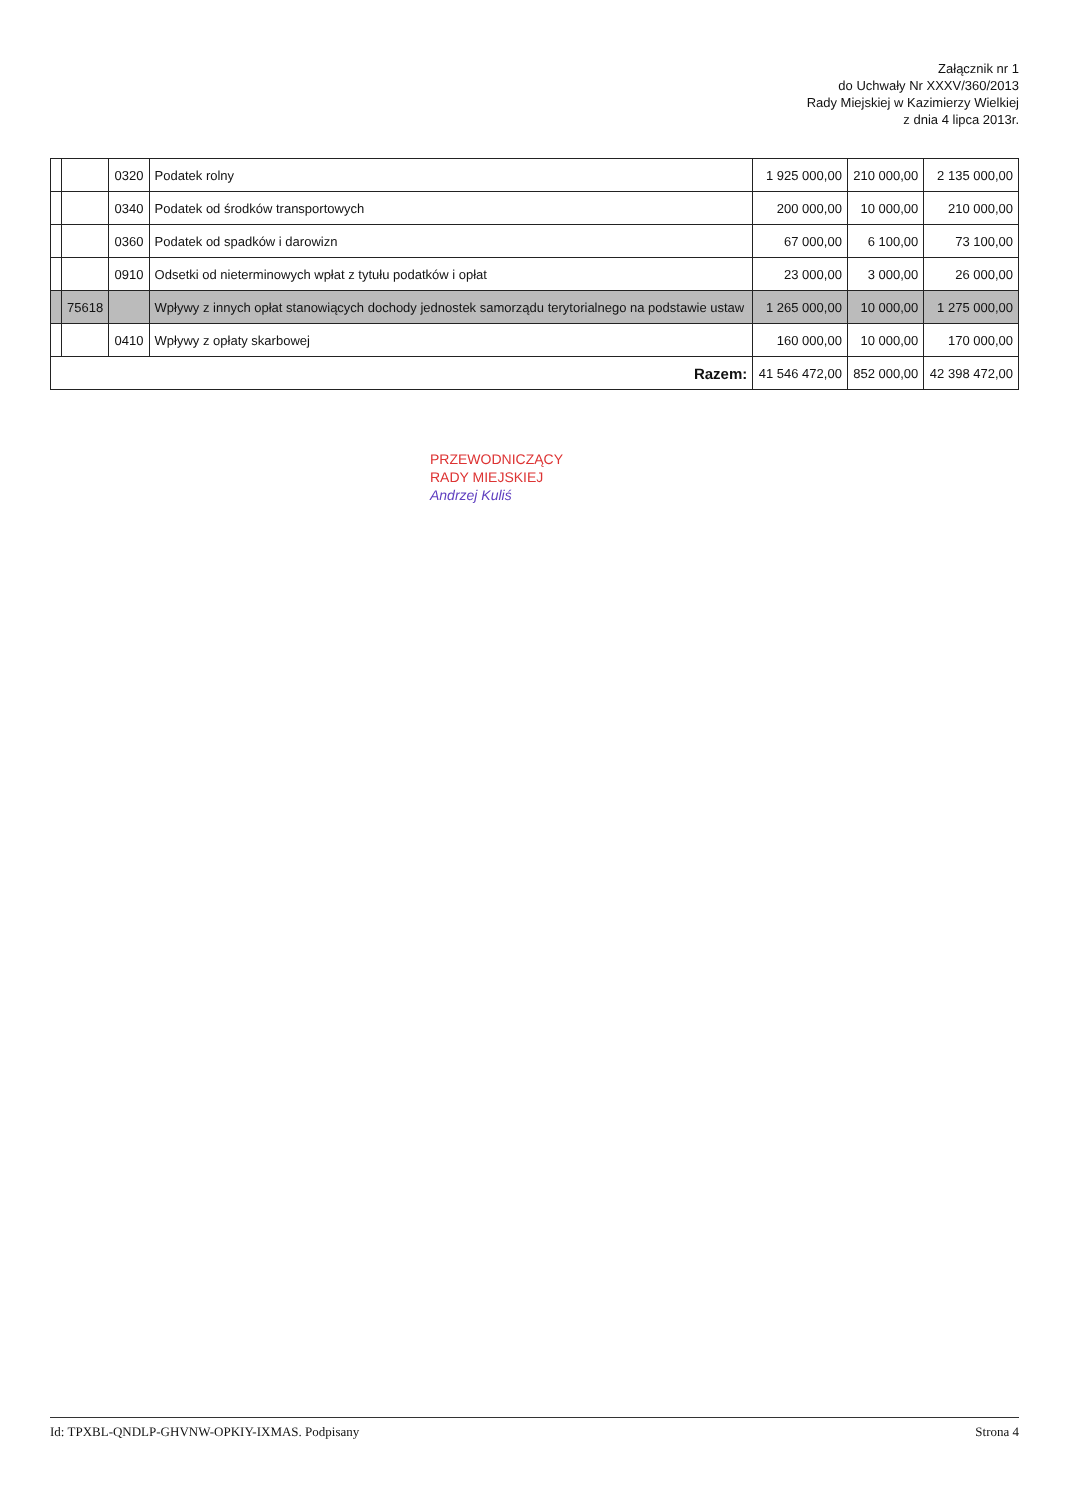Załącznik nr 1
do Uchwały Nr XXXV/360/2013
Rady Miejskiej w Kazimierzy Wielkiej
z dnia 4 lipca 2013r.
| | | 0320 | Podatek rolny | 1 925 000,00 | 210 000,00 | 2 135 000,00 |
| | | 0340 | Podatek od środków transportowych | 200 000,00 | 10 000,00 | 210 000,00 |
| | | 0360 | Podatek od spadków i darowizn | 67 000,00 | 6 100,00 | 73 100,00 |
| | | 0910 | Odsetki od nieterminowych wpłat z tytułu podatków i opłat | 23 000,00 | 3 000,00 | 26 000,00 |
| | 75618 | | Wpływy z innych opłat stanowiących dochody jednostek samorządu terytorialnego na podstawie ustaw | 1 265 000,00 | 10 000,00 | 1 275 000,00 |
| | | 0410 | Wpływy z opłaty skarbowej | 160 000,00 | 10 000,00 | 170 000,00 |
| Razem: | | | | 41 546 472,00 | 852 000,00 | 42 398 472,00 |
PRZEWODNICZĄCY
RADY MIEJSKIEJ
Andrzej Kuliś
Id: TPXBL-QNDLP-GHVNW-OPKIY-IXMAS. Podpisany Strona 4